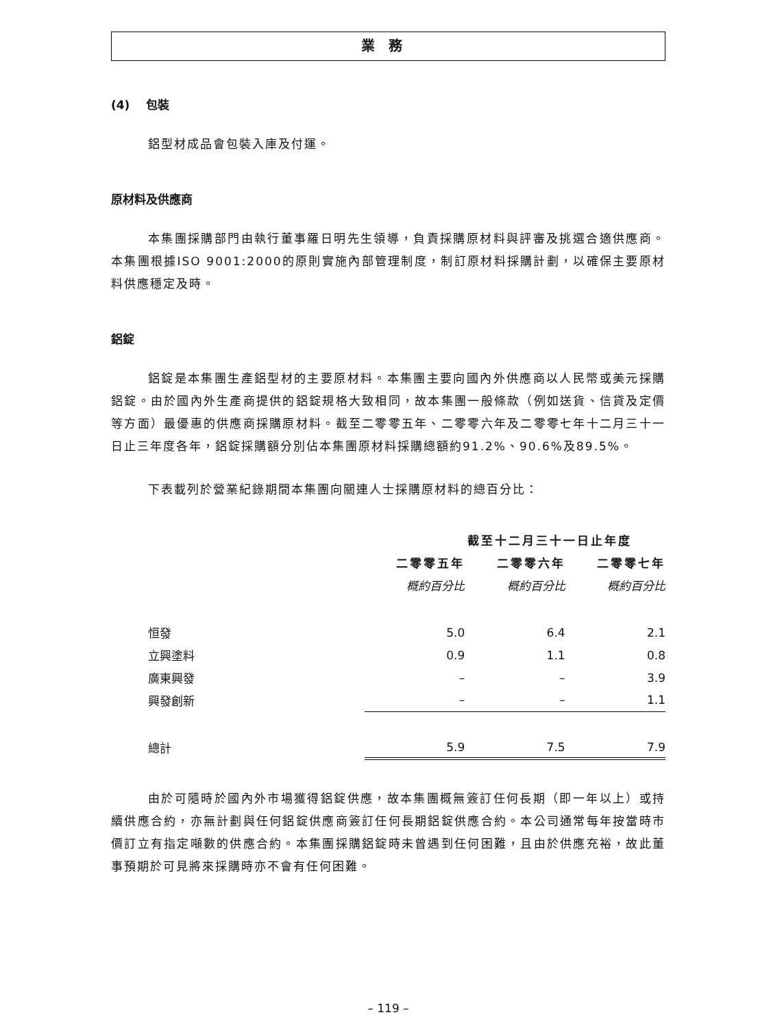業務
(4) 包裝
鋁型材成品會包裝入庫及付運。
原材料及供應商
本集團採購部門由執行董事羅日明先生領導，負責採購原材料與評審及挑選合適供應商。本集團根據ISO 9001:2000的原則實施內部管理制度，制訂原材料採購計劃，以確保主要原材料供應穩定及時。
鋁錠
鋁錠是本集團生產鋁型材的主要原材料。本集團主要向國內外供應商以人民幣或美元採購鋁錠。由於國內外生產商提供的鋁錠規格大致相同，故本集團一般條款（例如送貨、信貸及定價等方面）最優惠的供應商採購原材料。截至二零零五年、二零零六年及二零零七年十二月三十一日止三年度各年，鋁錠採購額分別佔本集團原材料採購總額約91.2%、90.6%及89.5%。
下表載列於營業紀錄期間本集團向關連人士採購原材料的總百分比：
| | 截至十二月三十一日止年度 | | |
| --- | --- | --- | --- |
| | 二零零五年 | 二零零六年 | 二零零七年 |
| | 概約百分比 | 概約百分比 | 概約百分比 |
| 恒發 | 5.0 | 6.4 | 2.1 |
| 立興塗料 | 0.9 | 1.1 | 0.8 |
| 廣東興發 | – | – | 3.9 |
| 興發創新 | – | – | 1.1 |
| 總計 | 5.9 | 7.5 | 7.9 |
由於可隨時於國內外市場獲得鋁錠供應，故本集團概無簽訂任何長期（即一年以上）或持續供應合約，亦無計劃與任何鋁錠供應商簽訂任何長期鋁錠供應合約。本公司通常每年按當時市價訂立有指定噸數的供應合約。本集團採購鋁錠時未曾遇到任何困難，且由於供應充裕，故此董事預期於可見將來採購時亦不會有任何困難。
– 119 –